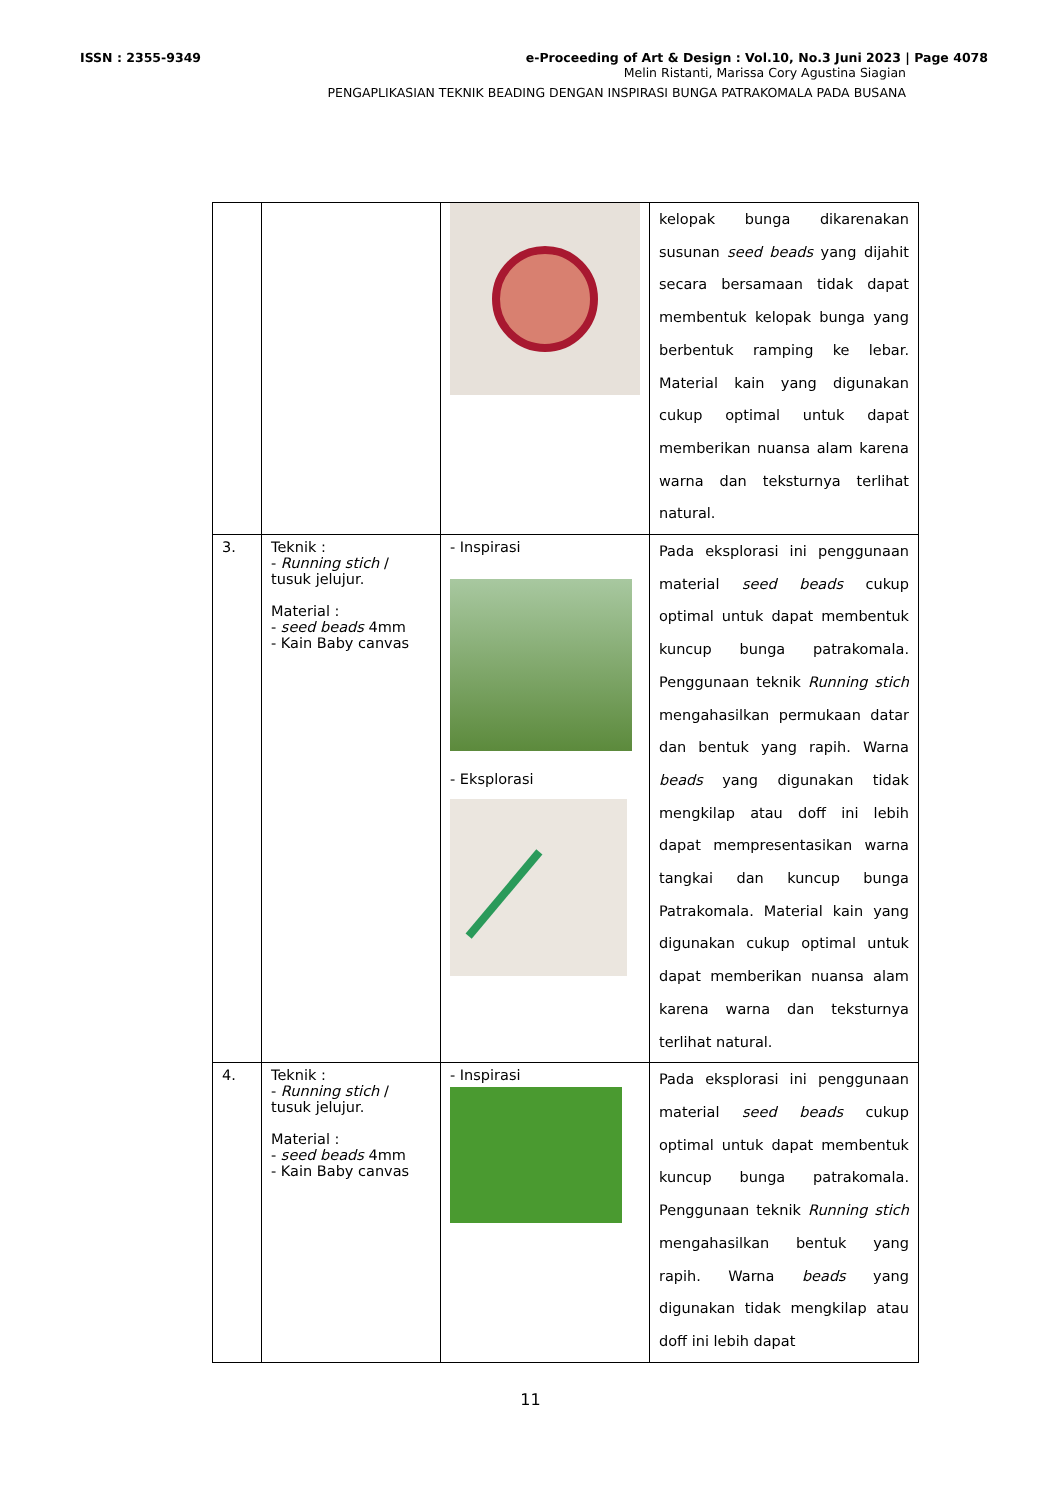ISSN : 2355-9349 e-Proceeding of Art & Design : Vol.10, No.3 Juni 2023 | Page 4078
Melin Ristanti, Marissa Cory Agustina Siagian
PENGAPLIKASIAN TEKNIK BEADING DENGAN INSPIRASI BUNGA PATRAKOMALA PADA BUSANA
| | | | kelopak bunga dikarenakan susunan seed beads yang dijahit secara bersamaan tidak dapat membentuk kelopak bunga yang berbentuk ramping ke lebar. Material kain yang digunakan cukup optimal untuk dapat memberikan nuansa alam karena warna dan teksturnya terlihat natural. |
| 3. | Teknik : - Running stich / tusuk jelujur. Material : - seed beads 4mm - Kain Baby canvas | - Inspirasi - Eksplorasi | Pada eksplorasi ini penggunaan material seed beads cukup optimal untuk dapat membentuk kuncup bunga patrakomala. Penggunaan teknik Running stich mengahasilkan permukaan datar dan bentuk yang rapih. Warna beads yang digunakan tidak mengkilap atau doff ini lebih dapat mempresentasikan warna tangkai dan kuncup bunga Patrakomala. Material kain yang digunakan cukup optimal untuk dapat memberikan nuansa alam karena warna dan teksturnya terlihat natural. |
| 4. | Teknik : - Running stich / tusuk jelujur. Material : - seed beads 4mm - Kain Baby canvas | - Inspirasi | Pada eksplorasi ini penggunaan material seed beads cukup optimal untuk dapat membentuk kuncup bunga patrakomala. Penggunaan teknik Running stich mengahasilkan bentuk yang rapih. Warna beads yang digunakan tidak mengkilap atau doff ini lebih dapat |
11